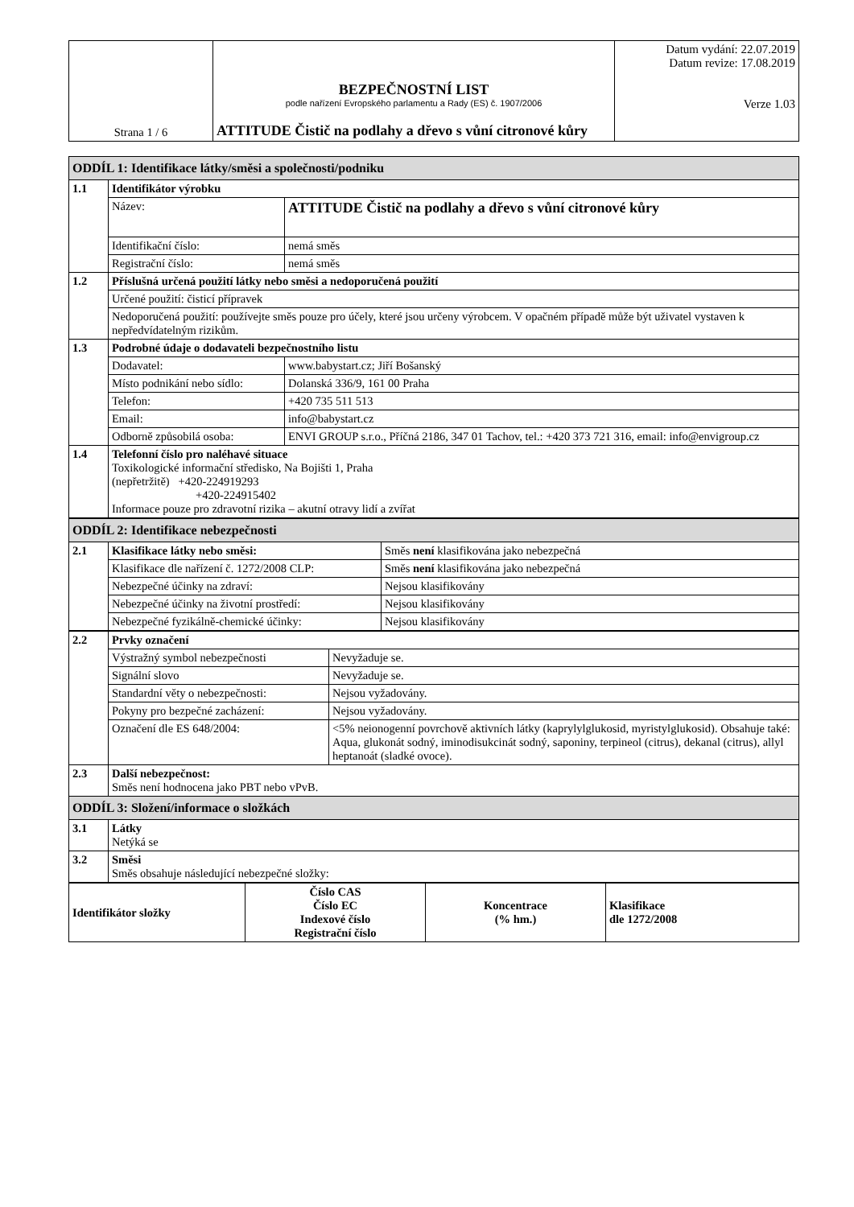| Strana 1 / 6 | BEZPEČNOSTNÍ LIST podle nařízení Evropského parlamentu a Rady (ES) č. 1907/2006 ATTITUDE Čistič na podlahy a dřevo s vůní citronové kůry | Datum vydání: 22.07.2019 Datum revize: 17.08.2019 Verze 1.03 |
| ODDÍL 1: Identifikace látky/směsi a společnosti/podniku | | |
| 1.1 | Identifikátor výrobku | |
| | Název: | ATTITUDE Čistič na podlahy a dřevo s vůní citronové kůry |
| | Identifikační číslo: | nemá směs |
| | Registrační číslo: | nemá směs |
| 1.2 | Příslušná určená použití látky nebo směsi a nedoporučená použití | |
| | Určené použití: čisticí přípravek | |
| | Nedoporučená použití: používejte směs pouze pro účely, které jsou určeny výrobcem. V opačném případě může být uživatel vystaven k nepředvídatelným rizikům. | |
| 1.3 | Podrobné údaje o dodavateli bezpečnostního listu | |
| | Dodavatel: | www.babystart.cz; Jiří Bošanský |
| | Místo podnikání nebo sídlo: | Dolanská 336/9, 161 00 Praha |
| | Telefon: | +420 735 511 513 |
| | Email: | info@babystart.cz |
| | Odborně způsobilá osoba: | ENVI GROUP s.r.o., Příčná 2186, 347 01 Tachov, tel.: +420 373 721 316, email: info@envigroup.cz |
| 1.4 | Telefonní číslo pro naléhavé situace Toxikologické informační středisko, Na Bojišti 1, Praha (nepřetržitě) +420-224919293 +420-224915402 Informace pouze pro zdravotní rizika – akutní otravy lidí a zvířat | |
| ODDÍL 2: Identifikace nebezpečnosti | | |
| 2.1 | Klasifikace látky nebo směsi: | Směs není klasifikována jako nebezpečná |
| | Klasifikace dle nařízení č. 1272/2008 CLP: | Směs není klasifikována jako nebezpečná |
| | Nebezpečné účinky na zdraví: | Nejsou klasifikovány |
| | Nebezpečné účinky na životní prostředí: | Nejsou klasifikovány |
| | Nebezpečné fyzikálně-chemické účinky: | Nejsou klasifikovány |
| 2.2 | Prvky označení | |
| | Výstražný symbol nebezpečnosti | Nevyžaduje se. |
| | Signální slovo | Nevyžaduje se. |
| | Standardní věty o nebezpečnosti: | Nejsou vyžadovány. |
| | Pokyny pro bezpečné zacházení: | Nejsou vyžadovány. |
| | Označení dle ES 648/2004: | <5% neionogenní povrchově aktivních látky (kaprylylglukosid, myristylglukosid). Obsahuje také: Aqua, glukonát sodný, iminodisukcinát sodný, saponiny, terpineol (citrus), dekanal (citrus), allyl heptanoát (sladké ovoce). |
| 2.3 | Další nebezpečnost: Směs není hodnocena jako PBT nebo vPvB. | |
| ODDÍL 3: Složení/informace o složkách | | |
| 3.1 | Látky Netýká se | |
| 3.2 | Směsi Směs obsahuje následující nebezpečné složky: | |
| Identifikátor složky | Číslo CAS Číslo EC Indexové číslo Registrační číslo | Koncentrace (% hm.) | Klasifikace dle 1272/2008 |
| --- | --- | --- | --- |